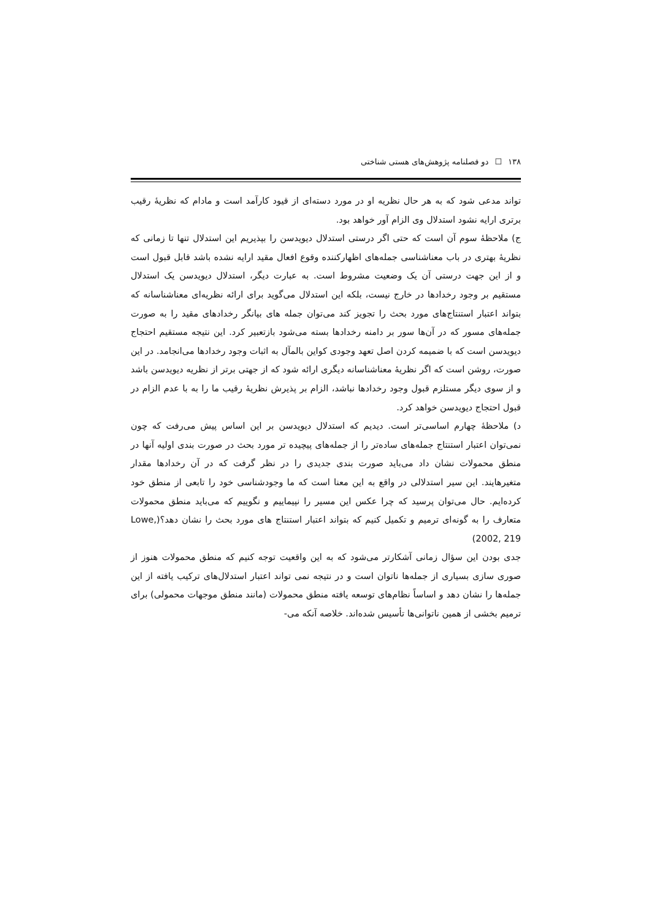١٣٨ ☐ دو فصلنامه پژوهش‌های هستی شناختی
تواند مدعی شود که به هر حال نظریه او در مورد دسته‌ای از قیود کارآمد است و مادام که نظریهٔ رقیب برتری ارایه نشود استدلال وی الزام آور خواهد بود.
ج) ملاحظهٔ سوم آن است که حتی اگر درستی استدلال دیویدسن را بپذیریم این استدلال تنها تا زمانی که نظریهٔ بهتری در باب معناشناسی جمله‌های اظهارکننده وقوع افعال مقید ارایه نشده باشد قابل قبول است و از این جهت درستی آن یک وضعیت مشروط است. به عبارت دیگر، استدلال دیویدسن یک استدلال مستقیم بر وجود رخدادها در خارج نیست، بلکه این استدلال می‌گوید برای ارائه نظریه‌ای معناشناسانه که بتواند اعتبار استنتاج‌های مورد بحث را تجویز کند می‌توان جمله های بیانگر رخدادهای مقید را به صورت جمله‌های مسور که در آن‌ها سور بر دامنه رخدادها بسته می‌شود بازتعبیر کرد. این نتیجه مستقیم احتجاج دیویدسن است که با ضمیمه کردن اصل تعهد وجودی کواین بالمآل به اثبات وجود رخدادها می‌انجامد. در این صورت، روشن است که اگر نظریهٔ معناشناسانه دیگری ارائه شود که از جهتی برتر از نظریه دیویدسن باشد و از سوی دیگر مستلزم قبول وجود رخدادها نباشد، الزام بر پذیرش نظریهٔ رقیب ما را به با عدم الزام در قبول احتجاج دیویدسن خواهد کرد.
د) ملاحظهٔ چهارم اساسی‌تر است. دیدیم که استدلال دیویدسن بر این اساس پیش می‌رفت که چون نمی‌توان اعتبار استنتاج جمله‌های ساده‌تر را از جمله‌های پیچیده تر مورد بحث در صورت بندی اولیه آنها در منطق محمولات نشان داد می‌باید صورت بندی جدیدی را در نظر گرفت که در آن رخدادها مقدار متغیرهایند. این سیر استدلالی در واقع به این معنا است که ما وجودشناسی خود را تابعی از منطق خود کرده‌ایم. حال می‌توان پرسید که چرا عکس این مسیر را نپیماییم و نگوییم که می‌باید منطق محمولات متعارف را به گونه‌ای ترمیم و تکمیل کنیم که بتواند اعتبار استنتاج های مورد بحث را نشان دهد؟(Lowe, 2002, 219)
جدی بودن این سؤال زمانی آشکارتر می‌شود که به این واقعیت توجه کنیم که منطق محمولات هنوز از صوری سازی بسیاری از جمله‌ها ناتوان است و در نتیجه نمی تواند اعتبار استدلال‌های ترکیب یافته از این جمله‌ها را نشان دهد و اساساً نظام‌های توسعه یافته منطق محمولات (مانند منطق موجهات محمولی) برای ترمیم بخشی از همین ناتوانی‌ها تأسیس شده‌اند. خلاصه آنکه می-